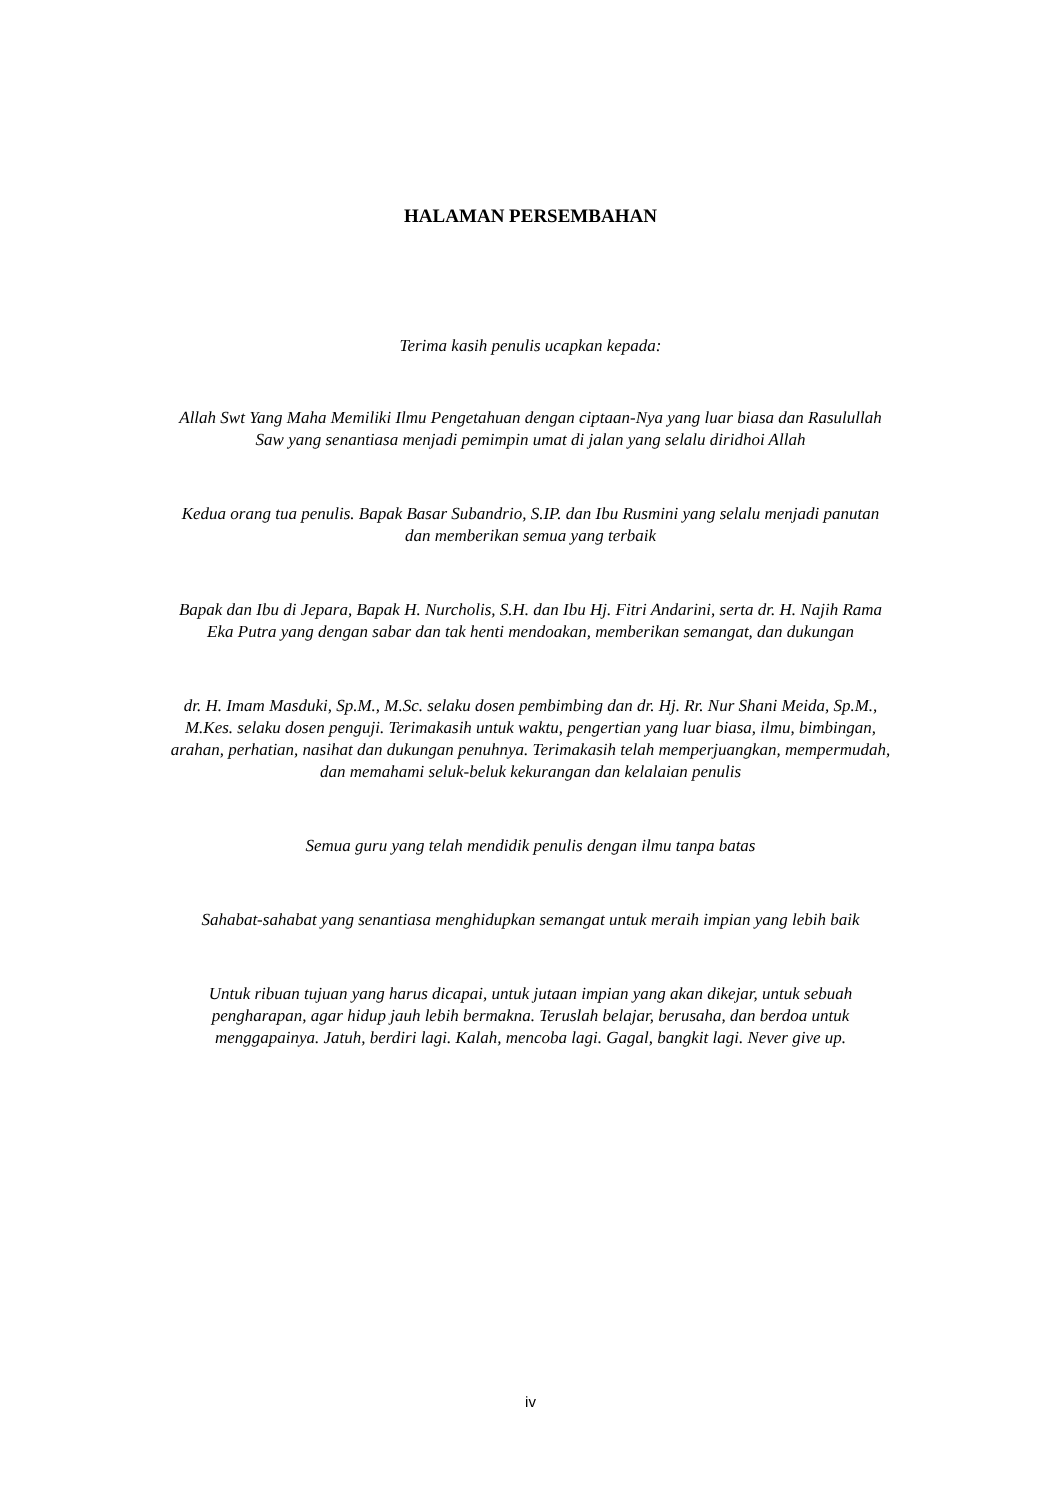HALAMAN PERSEMBAHAN
Terima kasih penulis ucapkan kepada:
Allah Swt Yang Maha Memiliki Ilmu Pengetahuan dengan ciptaan-Nya yang luar biasa dan Rasulullah Saw yang senantiasa menjadi pemimpin umat di jalan yang selalu diridhoi Allah
Kedua orang tua penulis. Bapak Basar Subandrio, S.IP. dan Ibu Rusmini yang selalu menjadi panutan dan memberikan semua yang terbaik
Bapak dan Ibu di Jepara, Bapak H. Nurcholis, S.H. dan Ibu Hj. Fitri Andarini, serta dr. H. Najih Rama Eka Putra yang dengan sabar dan tak henti mendoakan, memberikan semangat, dan dukungan
dr. H. Imam Masduki, Sp.M., M.Sc. selaku dosen pembimbing dan dr. Hj. Rr. Nur Shani Meida, Sp.M., M.Kes. selaku dosen penguji. Terimakasih untuk waktu, pengertian yang luar biasa, ilmu, bimbingan, arahan, perhatian, nasihat dan dukungan penuhnya. Terimakasih telah memperjuangkan, mempermudah, dan memahami seluk-beluk kekurangan dan kelalaian penulis
Semua guru yang telah mendidik penulis dengan ilmu tanpa batas
Sahabat-sahabat yang senantiasa menghidupkan semangat untuk meraih impian yang lebih baik
Untuk ribuan tujuan yang harus dicapai, untuk jutaan impian yang akan dikejar, untuk sebuah pengharapan, agar hidup jauh lebih bermakna. Teruslah belajar, berusaha, dan berdoa untuk menggapainya. Jatuh, berdiri lagi. Kalah, mencoba lagi. Gagal, bangkit lagi. Never give up.
iv